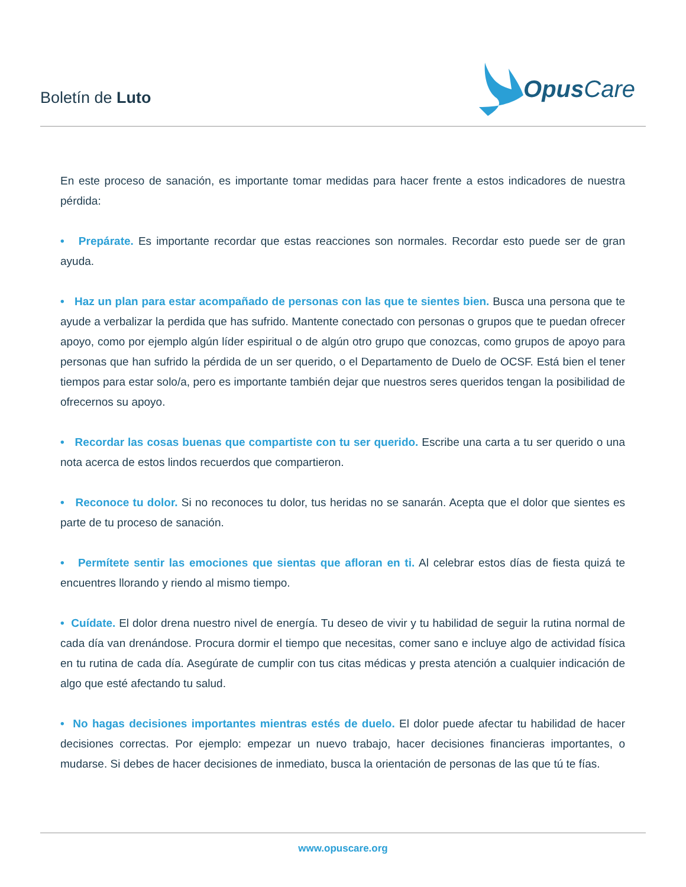Boletín de Luto
Opus Care
En este proceso de sanación, es importante tomar medidas para hacer frente a estos indicadores de nuestra pérdida:
• Prepárate. Es importante recordar que estas reacciones son normales. Recordar esto puede ser de gran ayuda.
• Haz un plan para estar acompañado de personas con las que te sientes bien. Busca una persona que te ayude a verbalizar la perdida que has sufrido. Mantente conectado con personas o grupos que te puedan ofrecer apoyo, como por ejemplo algún líder espiritual o de algún otro grupo que conozcas, como grupos de apoyo para personas que han sufrido la pérdida de un ser querido, o el Departamento de Duelo de OCSF. Está bien el tener tiempos para estar solo/a, pero es importante también dejar que nuestros seres queridos tengan la posibilidad de ofrecernos su apoyo.
• Recordar las cosas buenas que compartiste con tu ser querido. Escribe una carta a tu ser querido o una nota acerca de estos lindos recuerdos que compartieron.
• Reconoce tu dolor. Si no reconoces tu dolor, tus heridas no se sanarán. Acepta que el dolor que sientes es parte de tu proceso de sanación.
• Permítete sentir las emociones que sientas que afloran en ti. Al celebrar estos días de fiesta quizá te encuentres llorando y riendo al mismo tiempo.
• Cuídate. El dolor drena nuestro nivel de energía. Tu deseo de vivir y tu habilidad de seguir la rutina normal de cada día van drenándose. Procura dormir el tiempo que necesitas, comer sano e incluye algo de actividad física en tu rutina de cada día. Asegúrate de cumplir con tus citas médicas y presta atención a cualquier indicación de algo que esté afectando tu salud.
• No hagas decisiones importantes mientras estés de duelo. El dolor puede afectar tu habilidad de hacer decisiones correctas. Por ejemplo: empezar un nuevo trabajo, hacer decisiones financieras importantes, o mudarse. Si debes de hacer decisiones de inmediato, busca la orientación de personas de las que tú te fías.
www.opuscare.org